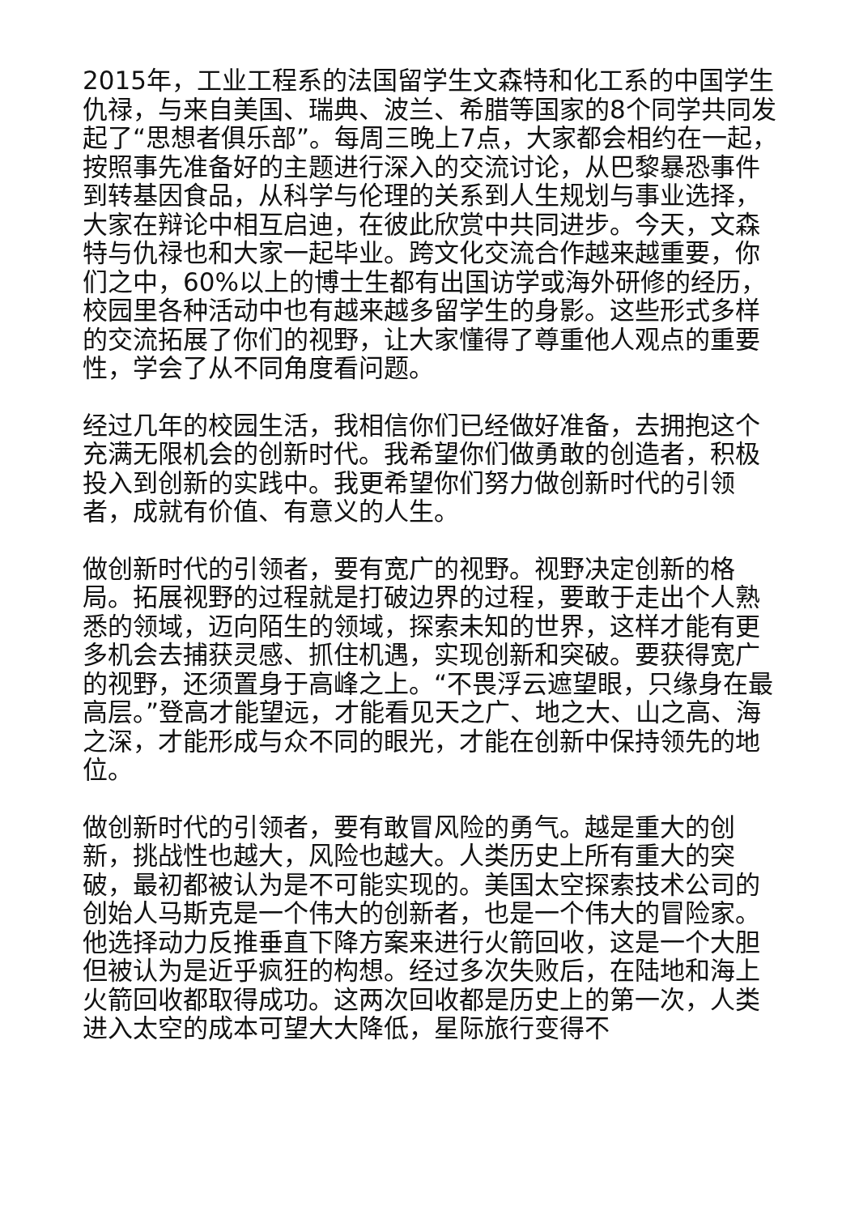2015年，工业工程系的法国留学生文森特和化工系的中国学生仇禄，与来自美国、瑞典、波兰、希腊等国家的8个同学共同发起了“思想者俱乐部”。每周三晚上7点，大家都会相约在一起，按照事先准备好的主题进行深入的交流讨论，从巴黎暴恐事件到转基因食品，从科学与伦理的关系到人生规划与事业选择，大家在辩论中相互启迪，在彼此欣赏中共同进步。今天，文森特与仇禄也和大家一起毕业。跨文化交流合作越来越重要，你们之中，60%以上的博士生都有出国访学或海外研修的经历，校园里各种活动中也有越来越多留学生的身影。这些形式多样的交流拓展了你们的视野，让大家懂得了尊重他人观点的重要性，学会了从不同角度看问题。
经过几年的校园生活，我相信你们已经做好准备，去拥抱这个充满无限机会的创新时代。我希望你们做勇敢的创造者，积极投入到创新的实践中。我更希望你们努力做创新时代的引领者，成就有价值、有意义的人生。
做创新时代的引领者，要有宽广的视野。视野决定创新的格局。拓展视野的过程就是打破边界的过程，要敢于走出个人熟悉的领域，迈向陌生的领域，探索未知的世界，这样才能有更多机会去捕获灵感、抓住机遇，实现创新和突破。要获得宽广的视野，还须置身于高峰之上。“不畏浮云遮望眼，只缘身在最高层。”登高才能望远，才能看见天之广、地之大、山之高、海之深，才能形成与众不同的眼光，才能在创新中保持领先的地位。
做创新时代的引领者，要有敢冒风险的勇气。越是重大的创新，挑战性也越大，风险也越大。人类历史上所有重大的突破，最初都被认为是不可能实现的。美国太空探索技术公司的创始人马斯克是一个伟大的创新者，也是一个伟大的冒险家。他选择动力反推垂直下降方案来进行火箭回收，这是一个大胆但被认为是近乎疯狂的构想。经过多次失败后，在陆地和海上火箭回收都取得成功。这两次回收都是历史上的第一次，人类进入太空的成本可望大大降低，星际旅行变得不